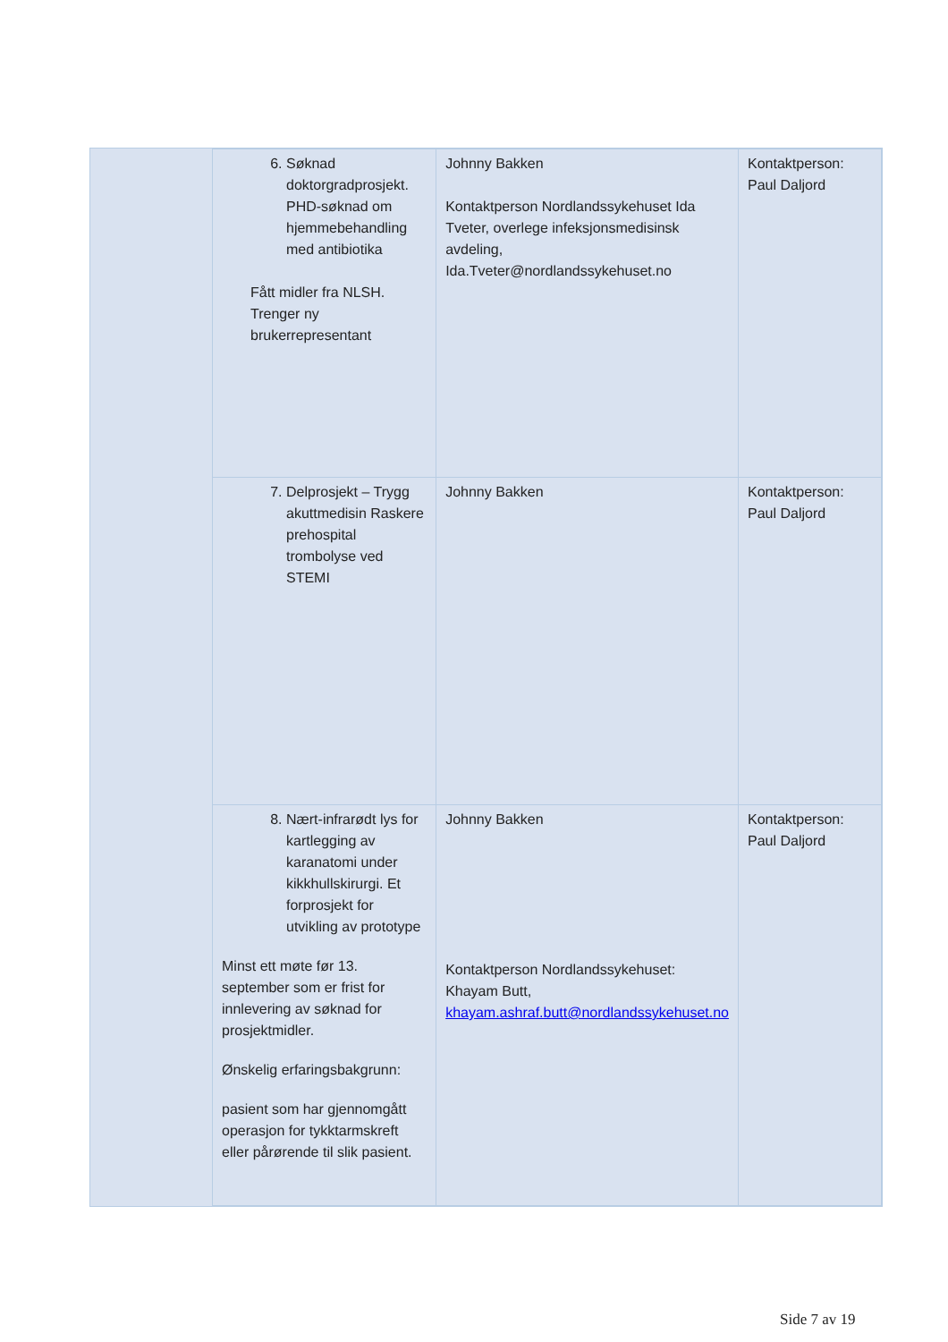| 6. Søknad doktorgradprosjekt. PHD-søknad om hjemmebehandling med antibiotika Fått midler fra NLSH. Trenger ny brukerrepresentant | Johnny Bakken Kontaktperson Nordlandssykehuset Ida Tveter, overlege infeksjonsmedisinsk avdeling, Ida.Tveter@nordlandssykehuset.no | Kontaktperson: Paul Daljord |
| 7. Delprosjekt – Trygg akuttmedisin Raskere prehospital trombolyse ved STEMI | Johnny Bakken | Kontaktperson: Paul Daljord |
| 8. Nært-infrarødt lys for kartlegging av karanatomi under kikkhullskirurgi. Et forprosjekt for utvikling av prototype Minst ett møte før 13. september som er frist for innlevering av søknad for prosjektmidler. Ønskelig erfaringsbakgrunn: pasient som har gjennomgått operasjon for tykktarmskreft eller pårørende til slik pasient. | Johnny Bakken Kontaktperson Nordlandssykehuset: Khayam Butt, khayam.ashraf.butt@nordlandssykehuset.no | Kontaktperson: Paul Daljord |
Side 7 av 19